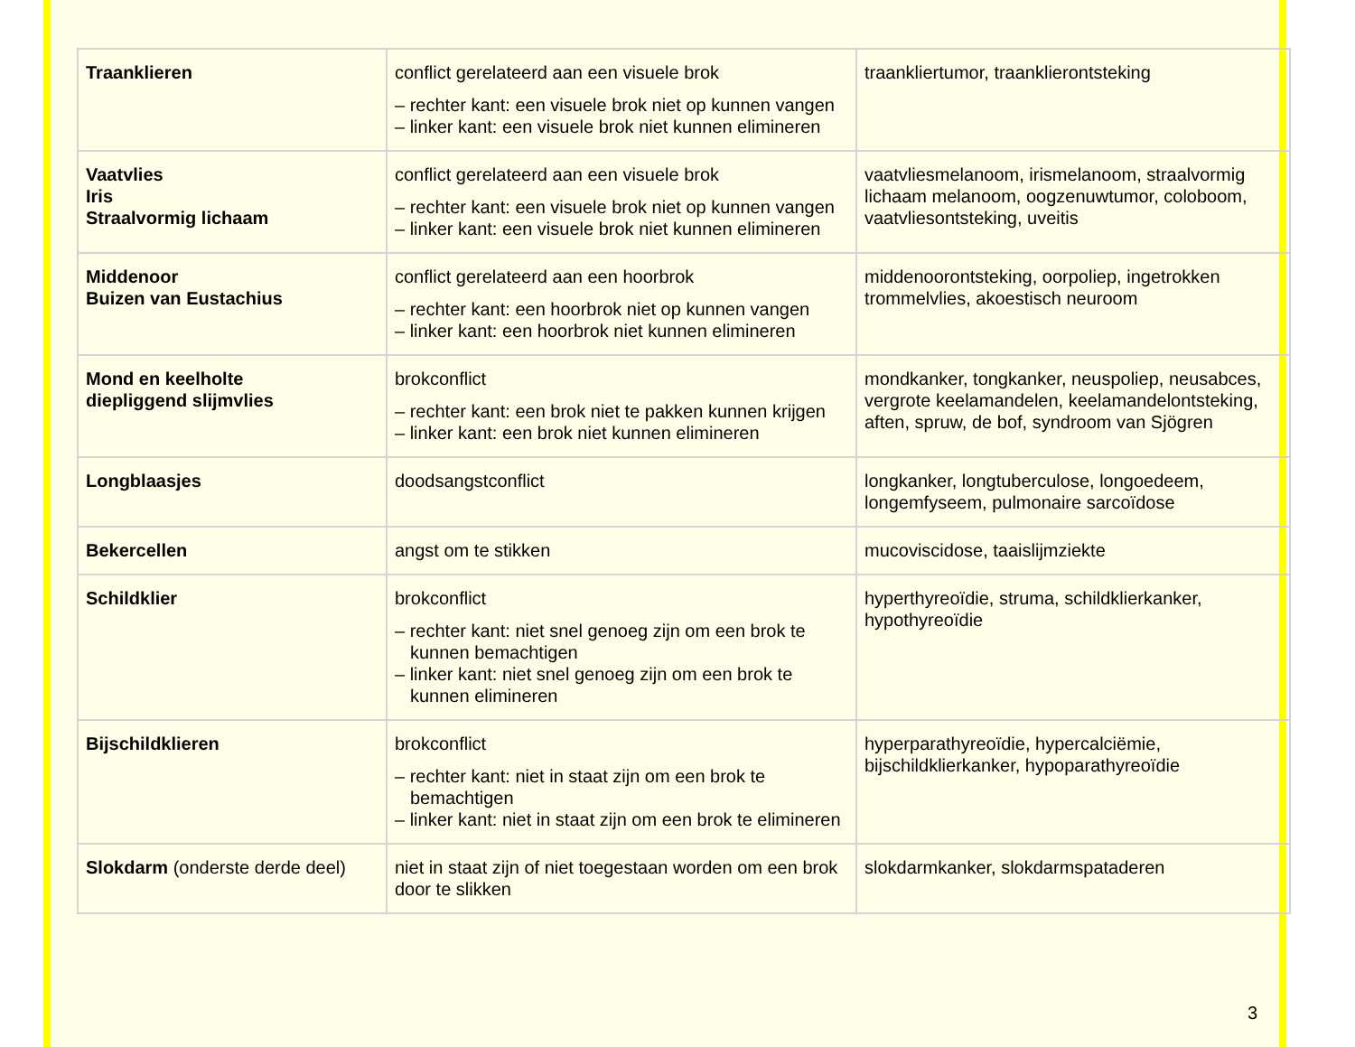| Traanklieren | conflict gerelateerd aan een visuele brok – rechter kant: een visuele brok niet op kunnen vangen – linker kant: een visuele brok niet kunnen elimineren | traankliertumor, traanklierontsteking |
| Vaatvlies Iris Straalvormig lichaam | conflict gerelateerd aan een visuele brok – rechter kant: een visuele brok niet op kunnen vangen – linker kant: een visuele brok niet kunnen elimineren | vaatvliesmelanoom, irismelanoom, straalvormig lichaam melanoom, oogzenuwtumor, coloboom, vaatvliesontsteking, uveitis |
| Middenoor Buizen van Eustachius | conflict gerelateerd aan een hoorbrok – rechter kant: een hoorbrok niet op kunnen vangen – linker kant: een hoorbrok niet kunnen elimineren | middenoorontsteking, oorpoliep, ingetrokken trommelvlies, akoestisch neuroom |
| Mond en keelholte diepliggend slijmvlies | brokconflict – rechter kant: een brok niet te pakken kunnen krijgen – linker kant: een brok niet kunnen elimineren | mondkanker, tongkanker, neuspoliep, neusabces, vergrote keelamandelen, keelamandelontsteking, aften, spruw, de bof, syndroom van Sjögren |
| Longblaasjes | doodsangstconflict | longkanker, longtuberculose, longoedeem, longemfyseem, pulmonaire sarcoïdose |
| Bekercellen | angst om te stikken | mucoviscidose, taaislijmziekte |
| Schildklier | brokconflict – rechter kant: niet snel genoeg zijn om een brok te kunnen bemachtigen – linker kant: niet snel genoeg zijn om een brok te kunnen elimineren | hyperthyreoïdie, struma, schildklierkanker, hypothyreoïdie |
| Bijschildklieren | brokconflict – rechter kant: niet in staat zijn om een brok te bemachtigen – linker kant: niet in staat zijn om een brok te elimineren | hyperparathyreoïdie, hypercalciëmie, bijschildklierkanker, hypoparathyreoïdie |
| Slokdarm (onderste derde deel) | niet in staat zijn of niet toegestaan worden om een brok door te slikken | slokdarmkanker, slokdarmspataderen |
3